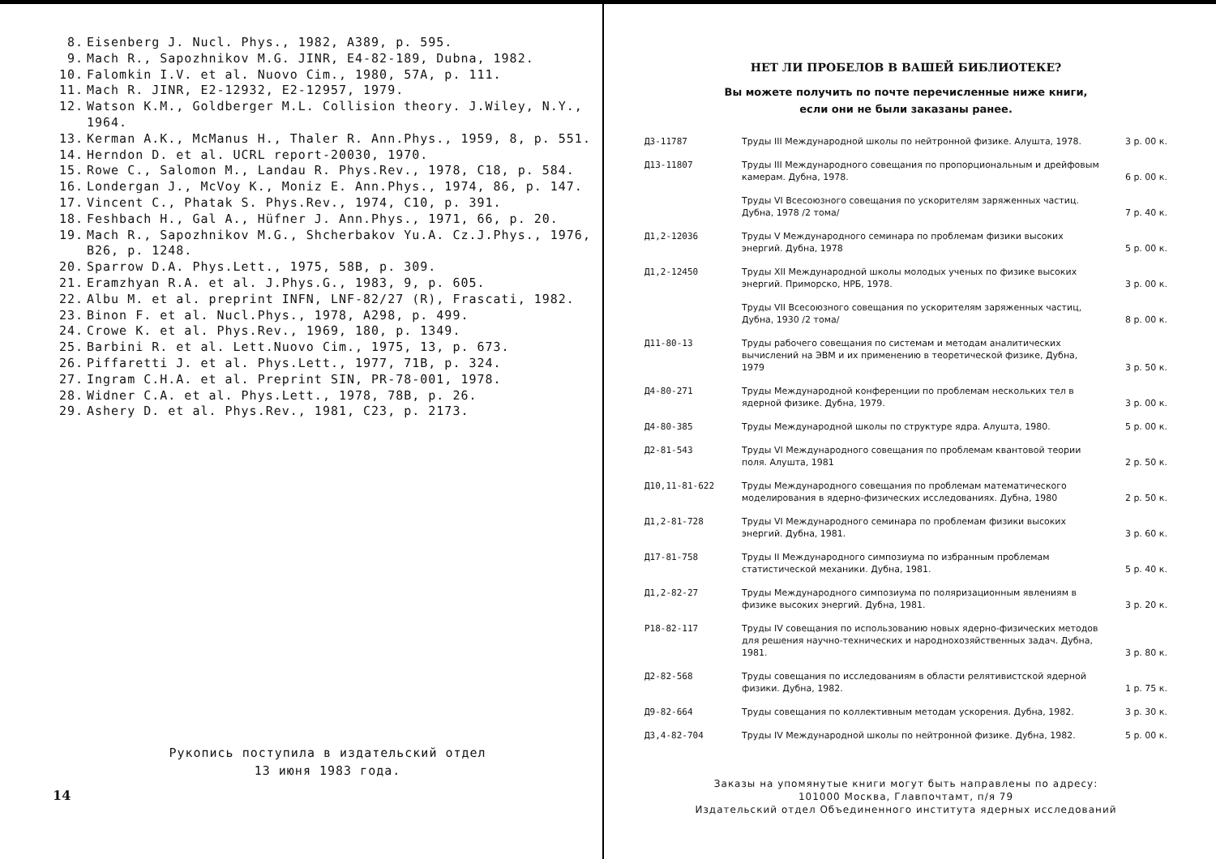8. Eisenberg J. Nucl. Phys., 1982, A389, p. 595.
9. Mach R., Sapozhnikov M.G. JINR, E4-82-189, Dubna, 1982.
10. Falomkin I.V. et al. Nuovo Cim., 1980, 57A, p. 111.
11. Mach R. JINR, E2-12932, E2-12957, 1979.
12. Watson K.M., Goldberger M.L. Collision theory. J.Wiley, N.Y., 1964.
13. Kerman A.K., McManus H., Thaler R. Ann.Phys., 1959, 8, p. 551.
14. Herndon D. et al. UCRL report-20030, 1970.
15. Rowe C., Salomon M., Landau R. Phys.Rev., 1978, C18, p. 584.
16. Londergan J., McVoy K., Moniz E. Ann.Phys., 1974, 86, p. 147.
17. Vincent C., Phatak S. Phys.Rev., 1974, C10, p. 391.
18. Feshbach H., Gal A., Hüfner J. Ann.Phys., 1971, 66, p. 20.
19. Mach R., Sapozhnikov M.G., Shcherbakov Yu.A. Cz.J.Phys., 1976, B26, p. 1248.
20. Sparrow D.A. Phys.Lett., 1975, 58B, p. 309.
21. Eramzhyan R.A. et al. J.Phys.G., 1983, 9, p. 605.
22. Albu M. et al. preprint INFN, LNF-82/27 (R), Frascati, 1982.
23. Binon F. et al. Nucl.Phys., 1978, A298, p. 499.
24. Crowe K. et al. Phys.Rev., 1969, 180, p. 1349.
25. Barbini R. et al. Lett.Nuovo Cim., 1975, 13, p. 673.
26. Piffaretti J. et al. Phys.Lett., 1977, 71B, p. 324.
27. Ingram C.H.A. et al. Preprint SIN, PR-78-001, 1978.
28. Widner C.A. et al. Phys.Lett., 1978, 78B, p. 26.
29. Ashery D. et al. Phys.Rev., 1981, C23, p. 2173.
Рукопись поступила в издательский отдел
13 июня 1983 года.
14
НЕТ ЛИ ПРОБЕЛОВ В ВАШЕЙ БИБЛИОТЕКЕ?
Вы можете получить по почте перечисленные ниже книги,
если они не были заказаны ранее.
| Д3-11787 | Труды III Международной школы по нейтронной физике. Алушта, 1978. | 3 р. 00 к. |
| Д13-11807 | Труды III Международного совещания по пропорциональным и дрейфовым камерам. Дубна, 1978. | 6 р. 00 к. |
| | Труды VI Всесоюзного совещания по ускорителям заряженных частиц. Дубна, 1978 /2 тома/ | 7 р. 40 к. |
| Д1,2-12036 | Труды V Международного семинара по проблемам физики высоких энергий. Дубна, 1978 | 5 р. 00 к. |
| Д1,2-12450 | Труды XII Международной школы молодых ученых по физике высоких энергий. Приморско, НРБ, 1978. | 3 р. 00 к. |
| | Труды VII Всесоюзного совещания по ускорителям заряженных частиц, Дубна, 1930 /2 тома/ | 8 р. 00 к. |
| Д11-80-13 | Труды рабочего совещания по системам и методам аналитических вычислений на ЭВМ и их применению в теоретической физике, Дубна, 1979 | 3 р. 50 к. |
| Д4-80-271 | Труды Международной конференции по проблемам нескольких тел в ядерной физике. Дубна, 1979. | 3 р. 00 к. |
| Д4-80-385 | Труды Международной школы по структуре ядра. Алушта, 1980. | 5 р. 00 к. |
| Д2-81-543 | Труды VI Международного совещания по проблемам квантовой теории поля. Алушта, 1981 | 2 р. 50 к. |
| Д10,11-81-622 | Труды Международного совещания по проблемам математического моделирования в ядерно-физических исследованиях. Дубна, 1980 | 2 р. 50 к. |
| Д1,2-81-728 | Труды VI Международного семинара по проблемам физики высоких энергий. Дубна, 1981. | 3 р. 60 к. |
| Д17-81-758 | Труды II Международного симпозиума по избранным проблемам статистической механики. Дубна, 1981. | 5 р. 40 к. |
| Д1,2-82-27 | Труды Международного симпозиума по поляризационным явлениям в физике высоких энергий. Дубна, 1981. | 3 р. 20 к. |
| Р18-82-117 | Труды IV совещания по использованию новых ядерно-физических методов для решения научно-технических и народнохозяйственных задач. Дубна, 1981. | 3 р. 80 к. |
| Д2-82-568 | Труды совещания по исследованиям в области релятивистской ядерной физики. Дубна, 1982. | 1 р. 75 к. |
| Д9-82-664 | Труды совещания по коллективным методам ускорения. Дубна, 1982. | 3 р. 30 к. |
| Д3,4-82-704 | Труды IV Международной школы по нейтронной физике. Дубна, 1982. | 5 р. 00 к. |
Заказы на упомянутые книги могут быть направлены по адресу:
101000 Москва, Главпочтамт, п/я 79
Издательский отдел Объединенного института ядерных исследований